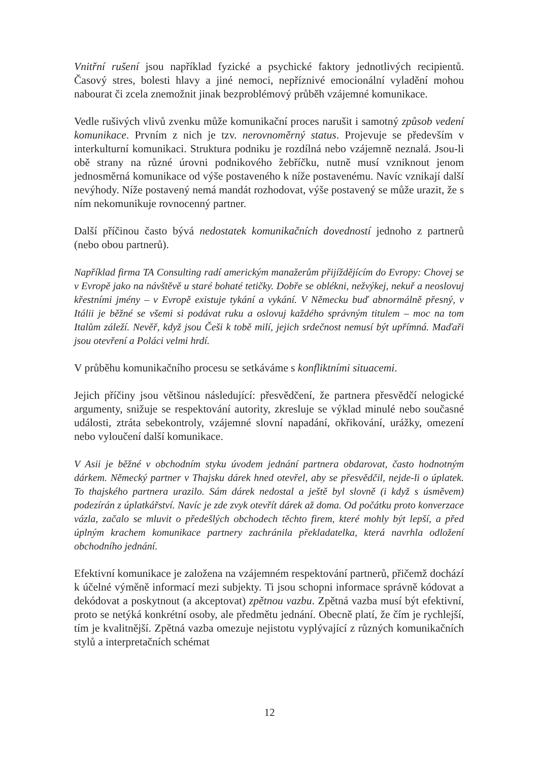Vnitřní rušení jsou například fyzické a psychické faktory jednotlivých recipientů. Časový stres, bolesti hlavy a jiné nemoci, nepříznivé emocionální vyladění mohou nabourat či zcela znemožnit jinak bezproblémový průběh vzájemné komunikace.
Vedle rušivých vlivů zvenku může komunikační proces narušit i samotný způsob vedení komunikace. Prvním z nich je tzv. nerovnoměrný status. Projevuje se především v interkulturní komunikaci. Struktura podniku je rozdílná nebo vzájemně neznalá. Jsou-li obě strany na různé úrovni podnikového žebříčku, nutně musí vzniknout jenom jednosměrná komunikace od výše postaveného k níže postavenému. Navíc vznikají další nevýhody. Níže postavený nemá mandát rozhodovat, výše postavený se může urazit, že s ním nekomunikuje rovnocenný partner.
Další příčinou často bývá nedostatek komunikačních dovedností jednoho z partnerů (nebo obou partnerů).
Například firma TA Consulting radí americkým manažerům přijíždějícím do Evropy: Chovej se v Evropě jako na návštěvě u staré bohaté tetičky. Dobře se oblékni, nežvýkej, nekuř a neoslovuj křestními jmény – v Evropě existuje tykání a vykání. V Německu buď abnormálně přesný, v Itálii je běžné se všemi si podávat ruku a oslovuj každého správným titulem – moc na tom Italům záleží. Nevěř, když jsou Češi k tobě milí, jejich srdečnost nemusí být upřímná. Maďaři jsou otevření a Poláci velmi hrdí.
V průběhu komunikačního procesu se setkáváme s konfliktními situacemi.
Jejich příčiny jsou většinou následující: přesvědčení, že partnera přesvědčí nelogické argumenty, snižuje se respektování autority, zkresluje se výklad minulé nebo současné události, ztráta sebekontroly, vzájemné slovní napadání, okřikování, urážky, omezení nebo vyloučení další komunikace.
V Asii je běžné v obchodním styku úvodem jednání partnera obdarovat, často hodnotným dárkem. Německý partner v Thajsku dárek hned otevřel, aby se přesvědčil, nejde-li o úplatek. To thajského partnera urazilo. Sám dárek nedostal a ještě byl slovně (i když s úsměvem) podezírán z úplatkářství. Navíc je zde zvyk otevřít dárek až doma. Od počátku proto konverzace vázla, začalo se mluvit o předešlých obchodech těchto firem, které mohly být lepší, a před úplným krachem komunikace partnery zachránila překladatelka, která navrhla odložení obchodního jednání.
Efektivní komunikace je založena na vzájemném respektování partnerů, přičemž dochází k účelné výměně informací mezi subjekty. Ti jsou schopni informace správně kódovat a dekódovat a poskytnout (a akceptovat) zpětnou vazbu. Zpětná vazba musí být efektivní, proto se netýká konkrétní osoby, ale předmětu jednání. Obecně platí, že čím je rychlejší, tím je kvalitnější. Zpětná vazba omezuje nejistotu vyplývající z různých komunikačních stylů a interpretačních schémat
12